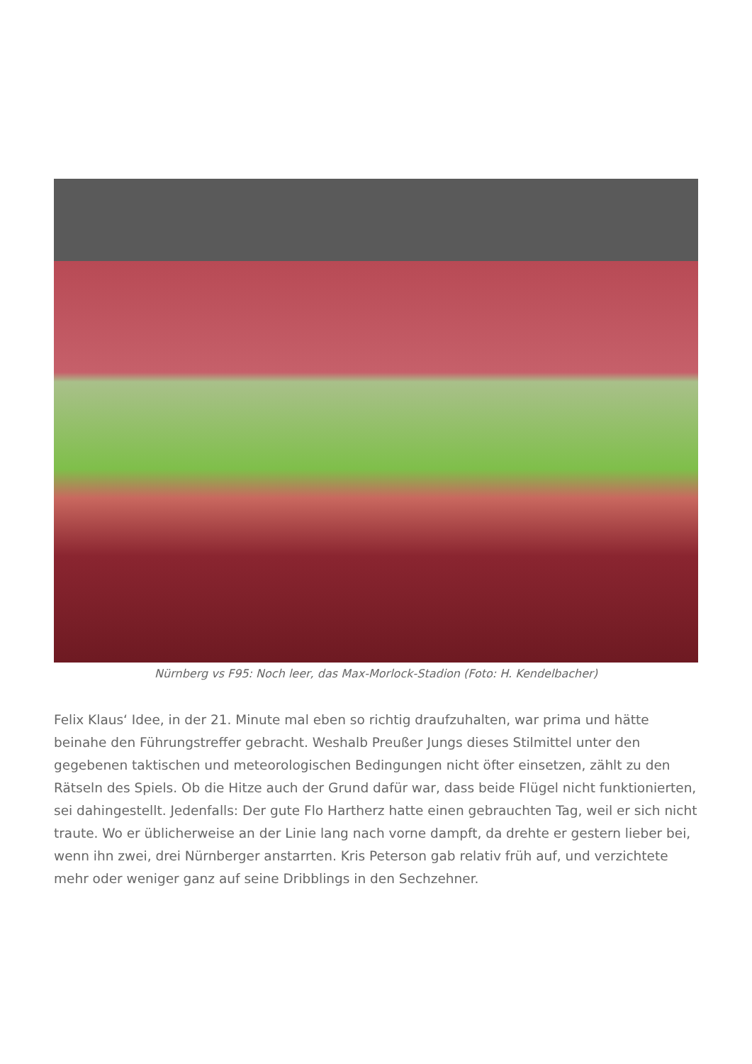Nürnberg vs F95: Noch leer, das Max-Morlock-Stadion (Foto: H. Kendelbacher)
Felix Klaus‘ Idee, in der 21. Minute mal eben so richtig draufzuhalten, war prima und hätte beinahe den Führungstreffer gebracht. Weshalb Preußer Jungs dieses Stilmittel unter den gegebenen taktischen und meteorologischen Bedingungen nicht öfter einsetzen, zählt zu den Rätseln des Spiels. Ob die Hitze auch der Grund dafür war, dass beide Flügel nicht funktionierten, sei dahingestellt. Jedenfalls: Der gute Flo Hartherz hatte einen gebrauchten Tag, weil er sich nicht traute. Wo er üblicherweise an der Linie lang nach vorne dampft, da drehte er gestern lieber bei, wenn ihn zwei, drei Nürnberger anstarrten. Kris Peterson gab relativ früh auf, und verzichtete mehr oder weniger ganz auf seine Dribblings in den Sechzehner.